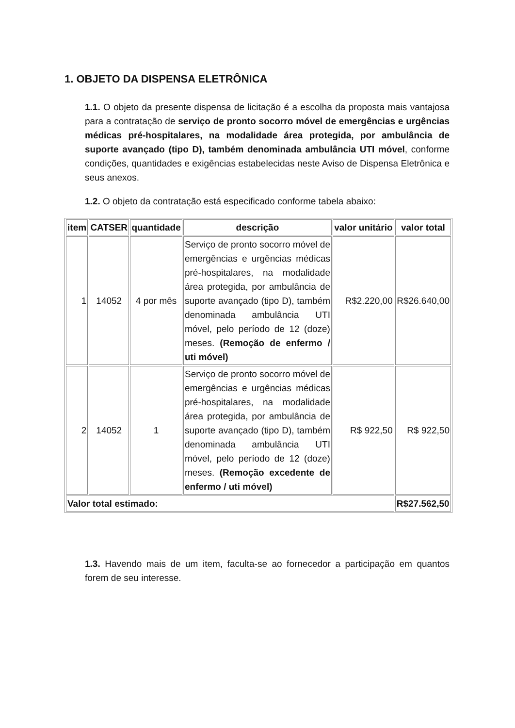1. OBJETO DA DISPENSA ELETRÔNICA
1.1. O objeto da presente dispensa de licitação é a escolha da proposta mais vantajosa para a contratação de serviço de pronto socorro móvel de emergências e urgências médicas pré-hospitalares, na modalidade área protegida, por ambulância de suporte avançado (tipo D), também denominada ambulância UTI móvel, conforme condições, quantidades e exigências estabelecidas neste Aviso de Dispensa Eletrônica e seus anexos.
1.2. O objeto da contratação está especificado conforme tabela abaixo:
| item | CATSER | quantidade | descrição | valor unitário | valor total |
| --- | --- | --- | --- | --- | --- |
| 1 | 14052 | 4 por mês | Serviço de pronto socorro móvel de emergências e urgências médicas pré-hospitalares, na modalidade área protegida, por ambulância de suporte avançado (tipo D), também denominada ambulância UTI móvel, pelo período de 12 (doze) meses. (Remoção de enfermo / uti móvel) | R$2.220,00 | R$26.640,00 |
| 2 | 14052 | 1 | Serviço de pronto socorro móvel de emergências e urgências médicas pré-hospitalares, na modalidade área protegida, por ambulância de suporte avançado (tipo D), também denominada ambulância UTI móvel, pelo período de 12 (doze) meses. (Remoção excedente de enfermo / uti móvel) | R$ 922,50 | R$ 922,50 |
| Valor total estimado: | | | | | R$27.562,50 |
1.3. Havendo mais de um item, faculta-se ao fornecedor a participação em quantos forem de seu interesse.